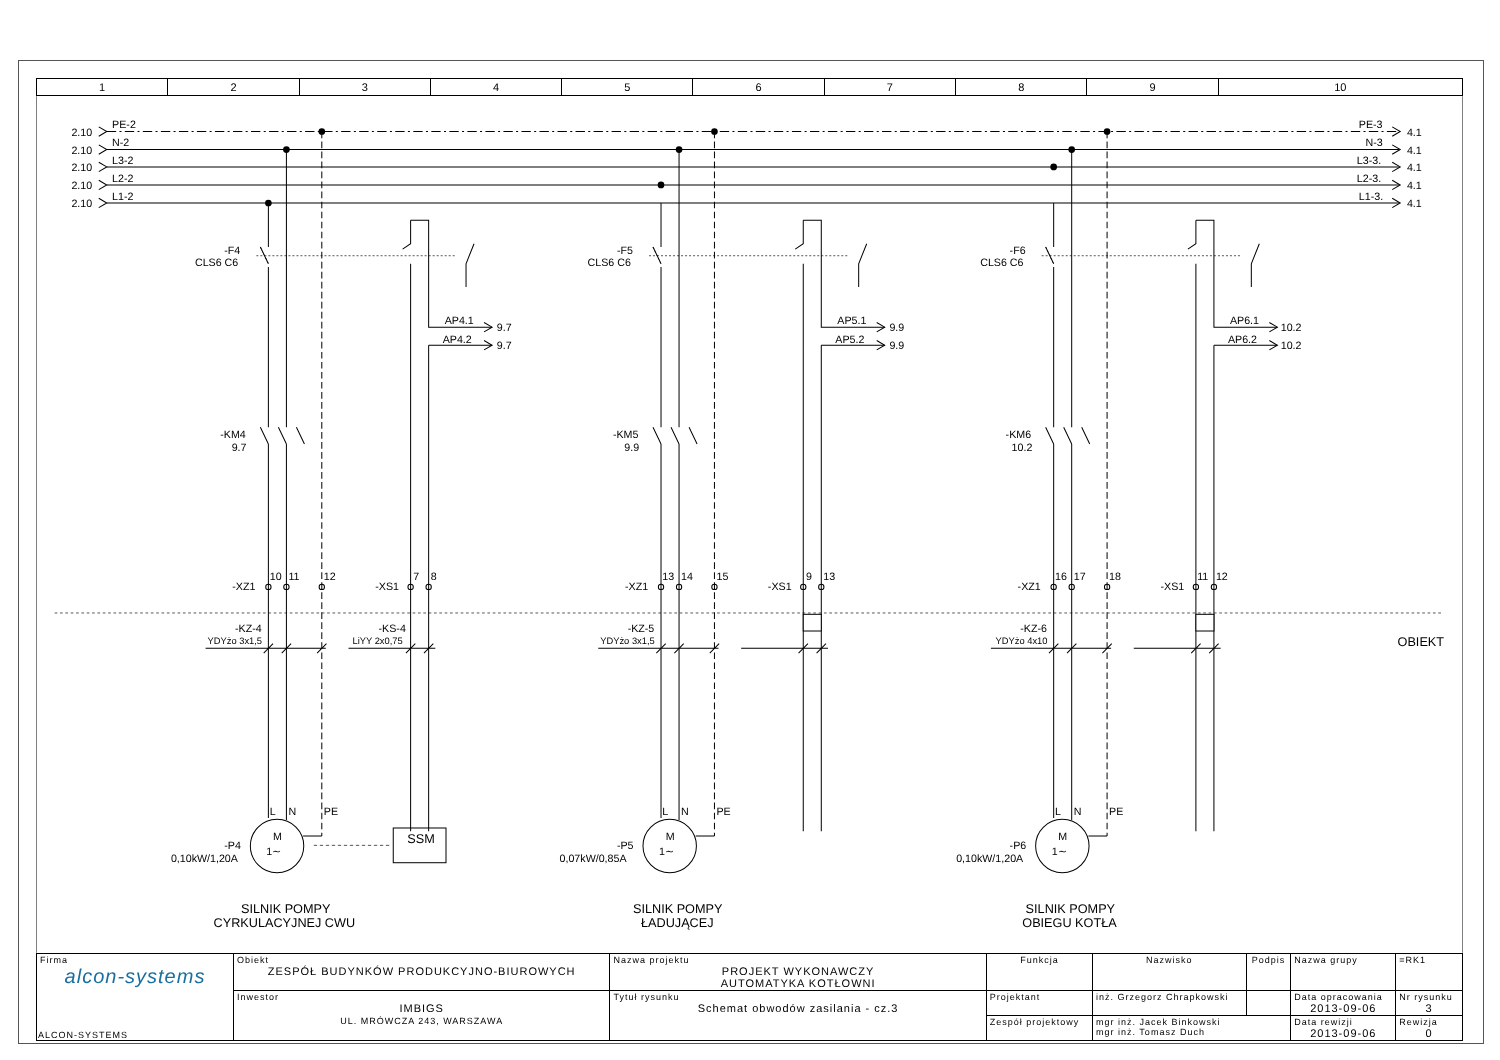| 1 | 2 | 3 | 4 | 5 | 6 | 7 | 8 | 9 | 10 |
2.10
2.10
2.10
2.10
2.10
PE-2
N-2
L3-2
L2-2
L1-2
PE-3
N-3
L3-3.
L2-3.
L1-3.
4.1
4.1
4.1
4.1
4.1
-F4
CLS6 C6
-F5
CLS6 C6
-F6
CLS6 C6
AP4.1
AP4.2
9.7
9.7
AP5.1
AP5.2
9.9
9.9
AP6.1
AP6.2
10.2
10.2
-KM4
9.7
-KM5
9.9
-KM6
10.2
-XZ1
10
11
12
-XS1
7
8
-XZ1
13
14
15
-XS1
9
13
-XZ1
16
17
18
-XS1
11
12
OBIEKT
-KZ-4
YDYżo 3x1,5
-KS-4
LiYY 2x0,75
-KZ-5
YDYżo 3x1,5
-KZ-6
YDYżo 4x10
L
N
PE
L
N
PE
L
N
PE
M
1∼
M
1∼
M
1∼
SSM
-P4
0,10kW/1,20A
-P5
0,07kW/0,85A
-P6
0,10kW/1,20A
SILNIK POMPY
CYRKULACYJNEJ CWU
SILNIK POMPY
ŁADUJĄCEJ
SILNIK POMPY
OBIEGU KOTŁA
| Firma alcon-systems | Obiekt ZESPÓŁ BUDYNKÓW PRODUKCYJNO-BIUROWYCH | Nazwa projektu PROJEKT WYKONAWCZY AUTOMATYKA KOTŁOWNI | Funkcja | Nazwisko | Podpis | Nazwa grupy | =RK1 |
| | Inwestor IMBIGS UL. MRÓWCZA 243, WARSZAWA | Tytuł rysunku Schemat obwodów zasilania - cz.3 | Projektant | inż. Grzegorz Chrapkowski | | Data opracowania 2013-09-06 | Nr rysunku 3 |
| | | | Zespół projektowy | mgr inż. Jacek Binkowski mgr inż. Tomasz Duch | | Data rewizji 2013-09-06 | Rewizja 0 |
ALCON-SYSTEMS